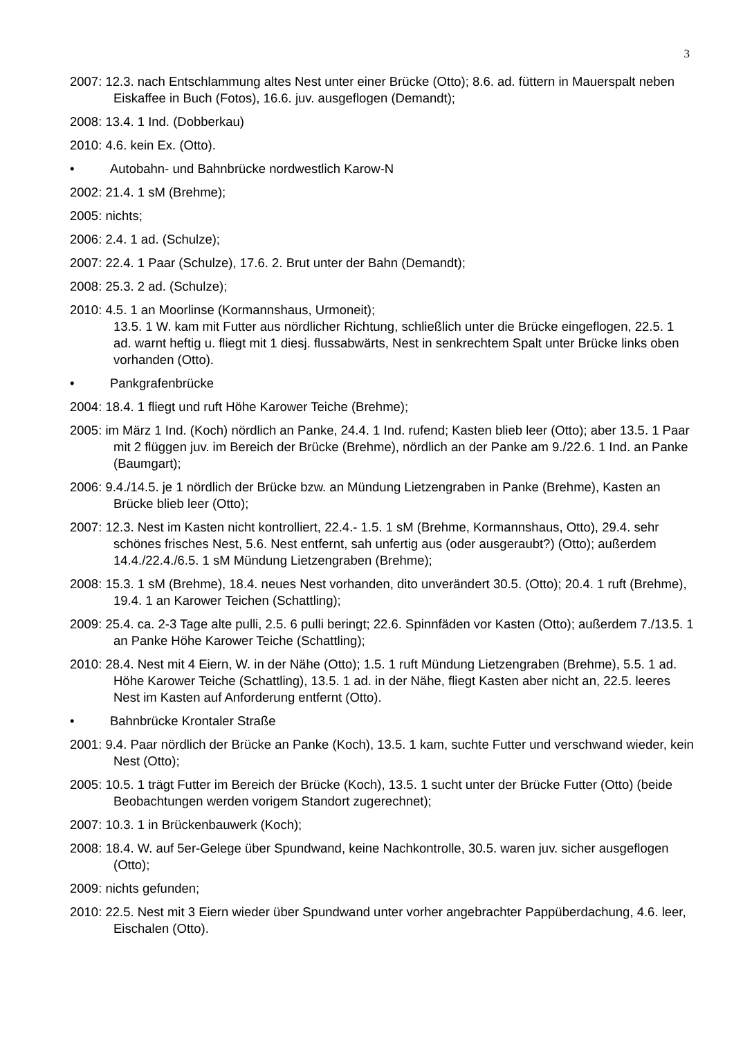3
2007: 12.3. nach Entschlammung altes Nest unter einer Brücke (Otto); 8.6. ad. füttern in Mauerspalt neben Eiskaffee in Buch (Fotos), 16.6. juv. ausgeflogen (Demandt);
2008: 13.4. 1 Ind. (Dobberkau)
2010: 4.6. kein Ex. (Otto).
• Autobahn- und Bahnbrücke nordwestlich Karow-N
2002: 21.4. 1 sM (Brehme);
2005: nichts;
2006: 2.4. 1 ad. (Schulze);
2007: 22.4. 1 Paar (Schulze), 17.6. 2. Brut unter der Bahn (Demandt);
2008: 25.3. 2 ad. (Schulze);
2010: 4.5. 1 an Moorlinse (Kormannshaus, Urmoneit);
13.5. 1 W. kam mit Futter aus nördlicher Richtung, schließlich unter die Brücke eingeflogen, 22.5. 1 ad. warnt heftig u. fliegt mit 1 diesj. flussabwärts, Nest in senkrechtem Spalt unter Brücke links oben vorhanden (Otto).
• Pankgrafenbrücke
2004: 18.4. 1 fliegt und ruft Höhe Karower Teiche (Brehme);
2005: im März 1 Ind. (Koch) nördlich an Panke, 24.4. 1 Ind. rufend; Kasten blieb leer (Otto); aber 13.5. 1 Paar mit 2 flüggen juv. im Bereich der Brücke (Brehme), nördlich an der Panke am 9./22.6. 1 Ind. an Panke (Baumgart);
2006: 9.4./14.5. je 1 nördlich der Brücke bzw. an Mündung Lietzengraben in Panke (Brehme), Kasten an Brücke blieb leer (Otto);
2007: 12.3. Nest im Kasten nicht kontrolliert, 22.4.- 1.5. 1 sM (Brehme, Kormannshaus, Otto), 29.4. sehr schönes frisches Nest, 5.6. Nest entfernt, sah unfertig aus (oder ausgeraubt?) (Otto); außerdem 14.4./22.4./6.5. 1 sM Mündung Lietzengraben (Brehme);
2008: 15.3. 1 sM (Brehme), 18.4. neues Nest vorhanden, dito unverändert 30.5. (Otto); 20.4. 1 ruft (Brehme), 19.4. 1 an Karower Teichen (Schattling);
2009: 25.4. ca. 2-3 Tage alte pulli, 2.5. 6 pulli beringt; 22.6. Spinnfäden vor Kasten (Otto); außerdem 7./13.5. 1 an Panke Höhe Karower Teiche (Schattling);
2010: 28.4. Nest mit 4 Eiern, W. in der Nähe (Otto); 1.5. 1 ruft Mündung Lietzengraben (Brehme), 5.5. 1 ad. Höhe Karower Teiche (Schattling), 13.5. 1 ad. in der Nähe, fliegt Kasten aber nicht an, 22.5. leeres Nest im Kasten auf Anforderung entfernt (Otto).
• Bahnbrücke Krontaler Straße
2001: 9.4. Paar nördlich der Brücke an Panke (Koch), 13.5. 1 kam, suchte Futter und verschwand wieder, kein Nest (Otto);
2005: 10.5. 1 trägt Futter im Bereich der Brücke (Koch), 13.5. 1 sucht unter der Brücke Futter (Otto) (beide Beobachtungen werden vorigem Standort zugerechnet);
2007: 10.3. 1 in Brückenbauwerk (Koch);
2008: 18.4. W. auf 5er-Gelege über Spundwand, keine Nachkontrolle, 30.5. waren juv. sicher ausgeflogen (Otto);
2009: nichts gefunden;
2010: 22.5. Nest mit 3 Eiern wieder über Spundwand unter vorher angebrachter Pappüberdachung, 4.6. leer, Eischalen (Otto).